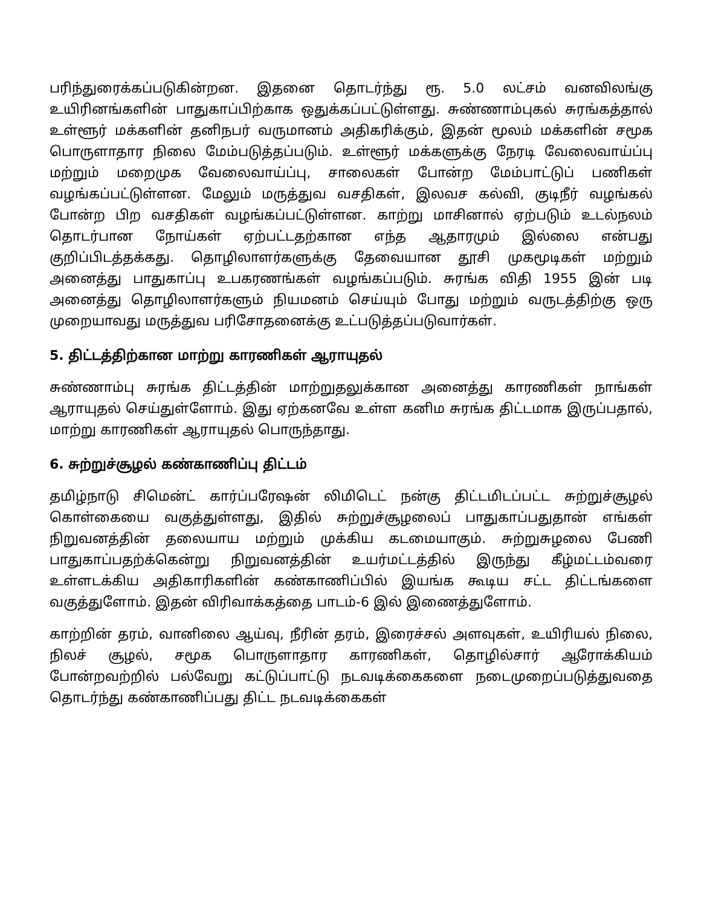பரிந்துரைக்கப்படுகின்றன. இதனை தொடர்ந்து ரூ. 5.0 லட்சம் வனவிலங்கு உயிரினங்களின் பாதுகாப்பிற்காக ஒதுக்கப்பட்டுள்ளது. சுண்ணாம்புகல் சுரங்கத்தால் உள்ளூர் மக்களின் தனிநபர் வருமானம் அதிகரிக்கும், இதன் மூலம் மக்களின் சமூக பொருளாதார நிலை மேம்படுத்தப்படும். உள்ளூர் மக்களுக்கு நேரடி வேலைவாய்ப்பு மற்றும் மறைமுக வேலைவாய்ப்பு, சாலைகள் போன்ற மேம்பாட்டுப் பணிகள் வழங்கப்பட்டுள்ளன. மேலும் மருத்துவ வசதிகள், இலவச கல்வி, குடிநீர் வழங்கல் போன்ற பிற வசதிகள் வழங்கப்பட்டுள்ளன. காற்று மாசினால் ஏற்படும் உடல்நலம் தொடர்பான நோய்கள் ஏற்பட்டதற்கான எந்த ஆதாரமும் இல்லை என்பது குறிப்பிடத்தக்கது. தொழிலாளர்களுக்கு தேவையான தூசி முகமூடிகள் மற்றும் அனைத்து பாதுகாப்பு உபகரணங்கள் வழங்கப்படும். சுரங்க விதி 1955 இன் படி அனைத்து தொழிலாளர்களும் நியமனம் செய்யும் போது மற்றும் வருடத்திற்கு ஒரு முறையாவது மருத்துவ பரிசோதனைக்கு உட்படுத்தப்படுவார்கள்.
5. திட்டத்திற்கான மாற்று காரணிகள் ஆராயுதல்
சுண்ணாம்பு சுரங்க திட்டத்தின் மாற்றுதலுக்கான அனைத்து காரணிகள் நாங்கள் ஆராயுதல் செய்துள்ளோம். இது ஏற்கனவே உள்ள கனிம சுரங்க திட்டமாக இருப்பதால், மாற்று காரணிகள் ஆராயுதல் பொருந்தாது.
6. சுற்றுச்சூழல் கண்காணிப்பு திட்டம்
தமிழ்நாடு சிமென்ட் கார்ப்பரேஷன் லிமிடெட் நன்கு திட்டமிடப்பட்ட சுற்றுச்சூழல் கொள்கையை வகுத்துள்ளது, இதில் சுற்றுச்சூழலைப் பாதுகாப்பதுதான் எங்கள் நிறுவனத்தின் தலையாய மற்றும் முக்கிய கடமையாகும். சுற்றுசுழலை பேணி பாதுகாப்பதற்க்கென்று நிறுவனத்தின் உயர்மட்டத்தில் இருந்து கீழ்மட்டம்வரை உள்ளடக்கிய அதிகாரிகளின் கண்காணிப்பில் இயங்க கூடிய சட்ட திட்டங்களை வகுத்துளோம். இதன் விரிவாக்கத்தை பாடம்-6 இல் இணைத்துளோம்.
காற்றின் தரம், வானிலை ஆய்வு, நீரின் தரம், இரைச்சல் அளவுகள், உயிரியல் நிலை, நிலச் சூழல், சமூக பொருளாதார காரணிகள், தொழில்சார் ஆரோக்கியம் போன்றவற்றில் பல்வேறு கட்டுப்பாட்டு நடவடிக்கைகளை நடைமுறைப்படுத்துவதை தொடர்ந்து கண்காணிப்பது திட்ட நடவடிக்கைகள்